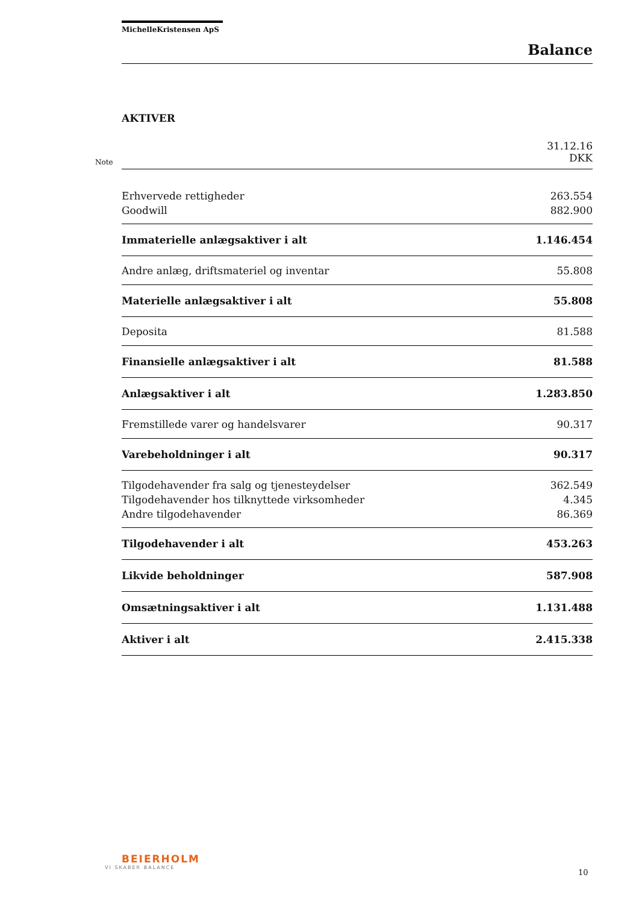MichelleKristensen ApS
Balance
AKTIVER
| | 31.12.16 |
| | DKK |
| Erhvervede rettigheder | 263.554 |
| Goodwill | 882.900 |
| Immaterielle anlægsaktiver i alt | 1.146.454 |
| Andre anlæg, driftsmateriel og inventar | 55.808 |
| Materielle anlægsaktiver i alt | 55.808 |
| Deposita | 81.588 |
| Finansielle anlægsaktiver i alt | 81.588 |
| Anlægsaktiver i alt | 1.283.850 |
| Fremstillede varer og handelsvarer | 90.317 |
| Varebeholdninger i alt | 90.317 |
| Tilgodehavender fra salg og tjenesteydelser | 362.549 |
| Tilgodehavender hos tilknyttede virksomheder | 4.345 |
| Andre tilgodehavender | 86.369 |
| Tilgodehavender i alt | 453.263 |
| Likvide beholdninger | 587.908 |
| Omsætningsaktiver i alt | 1.131.488 |
| Aktiver i alt | 2.415.338 |
Note
BEIERHOLM
VI SKABER BALANCE
10